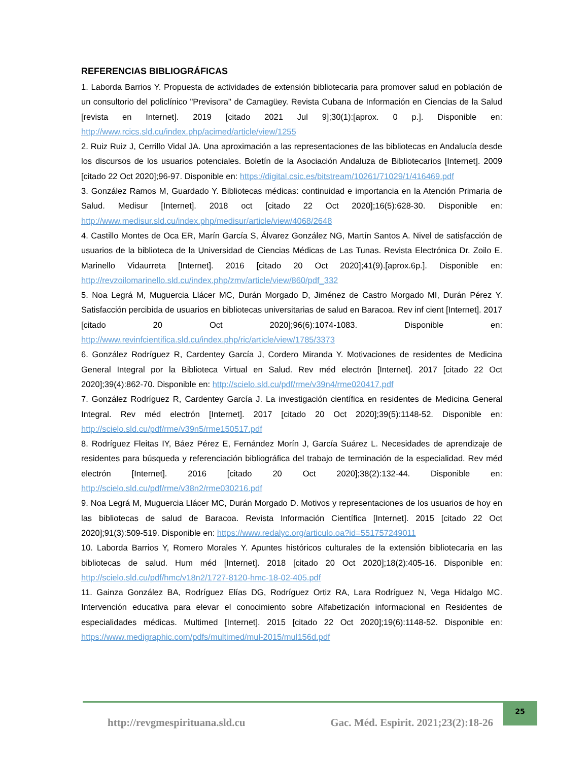REFERENCIAS BIBLIOGRÁFICAS
1. Laborda Barrios Y. Propuesta de actividades de extensión bibliotecaria para promover salud en población de un consultorio del policlínico "Previsora" de Camagüey. Revista Cubana de Información en Ciencias de la Salud [revista en Internet]. 2019 [citado 2021 Jul 9];30(1):[aprox. 0 p.]. Disponible en: http://www.rcics.sld.cu/index.php/acimed/article/view/1255
2. Ruiz Ruiz J, Cerrillo Vidal JA. Una aproximación a las representaciones de las bibliotecas en Andalucía desde los discursos de los usuarios potenciales. Boletín de la Asociación Andaluza de Bibliotecarios [Internet]. 2009 [citado 22 Oct 2020];96-97. Disponible en: https://digital.csic.es/bitstream/10261/71029/1/416469.pdf
3. González Ramos M, Guardado Y. Bibliotecas médicas: continuidad e importancia en la Atención Primaria de Salud. Medisur [Internet]. 2018 oct [citado 22 Oct 2020];16(5):628-30. Disponible en: http://www.medisur.sld.cu/index.php/medisur/article/view/4068/2648
4. Castillo Montes de Oca ER, Marín García S, Álvarez González NG, Martín Santos A. Nivel de satisfacción de usuarios de la biblioteca de la Universidad de Ciencias Médicas de Las Tunas. Revista Electrónica Dr. Zoilo E. Marinello Vidaurreta [Internet]. 2016 [citado 20 Oct 2020];41(9).[aprox.6p.]. Disponible en: http://revzoilomarinello.sld.cu/index.php/zmv/article/view/860/pdf_332
5. Noa Legrá M, Muguercia Llácer MC, Durán Morgado D, Jiménez de Castro Morgado MI, Durán Pérez Y. Satisfacción percibida de usuarios en bibliotecas universitarias de salud en Baracoa. Rev inf cient [Internet]. 2017 [citado 20 Oct 2020];96(6):1074-1083. Disponible en: http://www.revinfcientifica.sld.cu/index.php/ric/article/view/1785/3373
6. González Rodríguez R, Cardentey García J, Cordero Miranda Y. Motivaciones de residentes de Medicina General Integral por la Biblioteca Virtual en Salud. Rev méd electrón [Internet]. 2017 [citado 22 Oct 2020];39(4):862-70. Disponible en: http://scielo.sld.cu/pdf/rme/v39n4/rme020417.pdf
7. González Rodríguez R, Cardentey García J. La investigación científica en residentes de Medicina General Integral. Rev méd electrón [Internet]. 2017 [citado 20 Oct 2020];39(5):1148-52. Disponible en: http://scielo.sld.cu/pdf/rme/v39n5/rme150517.pdf
8. Rodríguez Fleitas IY, Báez Pérez E, Fernández Morín J, García Suárez L. Necesidades de aprendizaje de residentes para búsqueda y referenciación bibliográfica del trabajo de terminación de la especialidad. Rev méd electrón [Internet]. 2016 [citado 20 Oct 2020];38(2):132-44. Disponible en: http://scielo.sld.cu/pdf/rme/v38n2/rme030216.pdf
9. Noa Legrá M, Muguercia Llácer MC, Durán Morgado D. Motivos y representaciones de los usuarios de hoy en las bibliotecas de salud de Baracoa. Revista Información Científica [Internet]. 2015 [citado 22 Oct 2020];91(3):509-519. Disponible en: https://www.redalyc.org/articulo.oa?id=551757249011
10. Laborda Barrios Y, Romero Morales Y. Apuntes históricos culturales de la extensión bibliotecaria en las bibliotecas de salud. Hum méd [Internet]. 2018 [citado 20 Oct 2020];18(2):405-16. Disponible en: http://scielo.sld.cu/pdf/hmc/v18n2/1727-8120-hmc-18-02-405.pdf
11. Gainza González BA, Rodríguez Elías DG, Rodríguez Ortiz RA, Lara Rodríguez N, Vega Hidalgo MC. Intervención educativa para elevar el conocimiento sobre Alfabetización informacional en Residentes de especialidades médicas. Multimed [Internet]. 2015 [citado 22 Oct 2020];19(6):1148-52. Disponible en: https://www.medigraphic.com/pdfs/multimed/mul-2015/mul156d.pdf
http://revgmespirituana.sld.cu Gac. Méd. Espirit. 2021;23(2):18-26
25